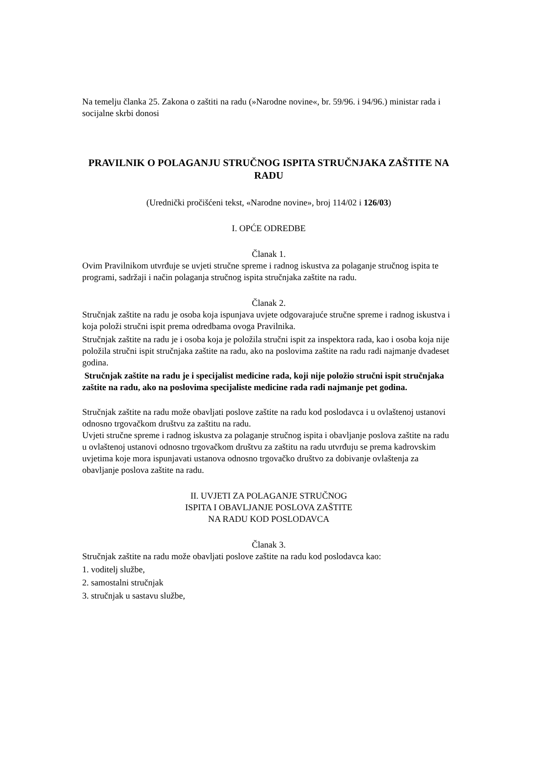Na temelju članka 25. Zakona o zaštiti na radu (»Narodne novine«, br. 59/96. i 94/96.) ministar rada i socijalne skrbi donosi
PRAVILNIK O POLAGANJU STRUČNOG ISPITA STRUČNJAKA ZAŠTITE NA RADU
(Urednički pročišćeni tekst, «Narodne novine», broj 114/02 i 126/03)
I. OPĆE ODREDBE
Članak 1.
Ovim Pravilnikom utvrđuje se uvjeti stručne spreme i radnog iskustva za polaganje stručnog ispita te programi, sadržaji i način polaganja stručnog ispita stručnjaka zaštite na radu.
Članak 2.
Stručnjak zaštite na radu je osoba koja ispunjava uvjete odgovarajuće stručne spreme i radnog iskustva i koja položi stručni ispit prema odredbama ovoga Pravilnika.
Stručnjak zaštite na radu je i osoba koja je položila stručni ispit za inspektora rada, kao i osoba koja nije položila stručni ispit stručnjaka zaštite na radu, ako na poslovima zaštite na radu radi najmanje dvadeset godina.
Stručnjak zaštite na radu je i specijalist medicine rada, koji nije položio stručni ispit stručnjaka zaštite na radu, ako na poslovima specijaliste medicine rada radi najmanje pet godina.
Stručnjak zaštite na radu može obavljati poslove zaštite na radu kod poslodavca i u ovlaštenoj ustanovi odnosno trgovačkom društvu za zaštitu na radu.
Uvjeti stručne spreme i radnog iskustva za polaganje stručnog ispita i obavljanje poslova zaštite na radu u ovlaštenoj ustanovi odnosno trgovačkom društvu za zaštitu na radu utvrđuju se prema kadrovskim uvjetima koje mora ispunjavati ustanova odnosno trgovačko društvo za dobivanje ovlaštenja za obavljanje poslova zaštite na radu.
II. UVJETI ZA POLAGANJE STRUČNOG
ISPITA I OBAVLJANJE POSLOVA ZAŠTITE
NA RADU KOD POSLODAVCA
Članak 3.
Stručnjak zaštite na radu može obavljati poslove zaštite na radu kod poslodavca kao:
1. voditelj službe,
2. samostalni stručnjak
3. stručnjak u sastavu službe,